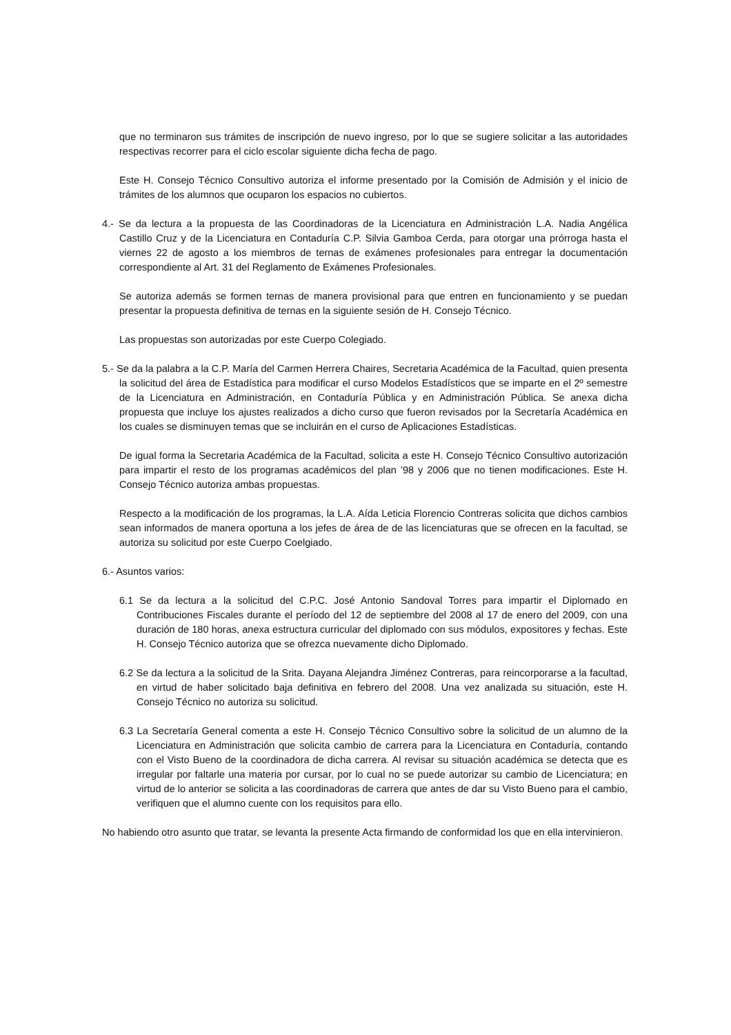que no terminaron sus trámites de inscripción de nuevo ingreso, por lo que se sugiere solicitar a las autoridades respectivas recorrer para el ciclo escolar siguiente dicha fecha de pago.
Este H. Consejo Técnico Consultivo autoriza el informe presentado por la Comisión de Admisión y el inicio de trámites de los alumnos que ocuparon los espacios no cubiertos.
4.- Se da lectura a la propuesta de las Coordinadoras de la Licenciatura en Administración L.A. Nadia Angélica Castillo Cruz y de la Licenciatura en Contaduría C.P. Silvia Gamboa Cerda, para otorgar una prórroga hasta el viernes 22 de agosto a los miembros de ternas de exámenes profesionales para entregar la documentación correspondiente al Art. 31 del Reglamento de Exámenes Profesionales.
Se autoriza además se formen ternas de manera provisional para que entren en funcionamiento y se puedan presentar la propuesta definitiva de ternas en la siguiente sesión de H. Consejo Técnico.
Las propuestas son autorizadas por este Cuerpo Colegiado.
5.- Se da la palabra a la C.P. María del Carmen Herrera Chaires, Secretaria Académica de la Facultad, quien presenta la solicitud del área de Estadística para modificar el curso Modelos Estadísticos que se imparte en el 2º semestre de la Licenciatura en Administración, en Contaduría Pública y en Administración Pública. Se anexa dicha propuesta que incluye los ajustes realizados a dicho curso que fueron revisados por la Secretaría Académica en los cuales se disminuyen temas que se incluirán en el curso de Aplicaciones Estadísticas.
De igual forma la Secretaria Académica de la Facultad, solicita a este H. Consejo Técnico Consultivo autorización para impartir el resto de los programas académicos del plan ’98 y 2006 que no tienen modificaciones. Este H. Consejo Técnico autoriza ambas propuestas.
Respecto a la modificación de los programas, la L.A. Aída Leticia Florencio Contreras solicita que dichos cambios sean informados de manera oportuna a los jefes de área de de las licenciaturas que se ofrecen en la facultad, se autoriza su solicitud por este Cuerpo Coelgiado.
6.- Asuntos varios:
6.1 Se da lectura a la solicitud del C.P.C. José Antonio Sandoval Torres para impartir el Diplomado en Contribuciones Fiscales durante el período del 12 de septiembre del 2008 al 17 de enero del 2009, con una duración de 180 horas, anexa estructura curricular del diplomado con sus módulos, expositores y fechas. Este H. Consejo Técnico autoriza que se ofrezca nuevamente dicho Diplomado.
6.2 Se da lectura a la solicitud de la Srita. Dayana Alejandra Jiménez Contreras, para reincorporarse a la facultad, en virtud de haber solicitado baja definitiva en febrero del 2008. Una vez analizada su situación, este H. Consejo Técnico no autoriza su solicitud.
6.3 La Secretaría General comenta a este H. Consejo Técnico Consultivo sobre la solicitud de un alumno de la Licenciatura en Administración que solicita cambio de carrera para la Licenciatura en Contaduría, contando con el Visto Bueno de la coordinadora de dicha carrera. Al revisar su situación académica se detecta que es irregular por faltarle una materia por cursar, por lo cual no se puede autorizar su cambio de Licenciatura; en virtud de lo anterior se solicita a las coordinadoras de carrera que antes de dar su Visto Bueno para el cambio, verifiquen que el alumno cuente con los requisitos para ello.
No habiendo otro asunto que tratar, se levanta la presente Acta firmando de conformidad los que en ella intervinieron.